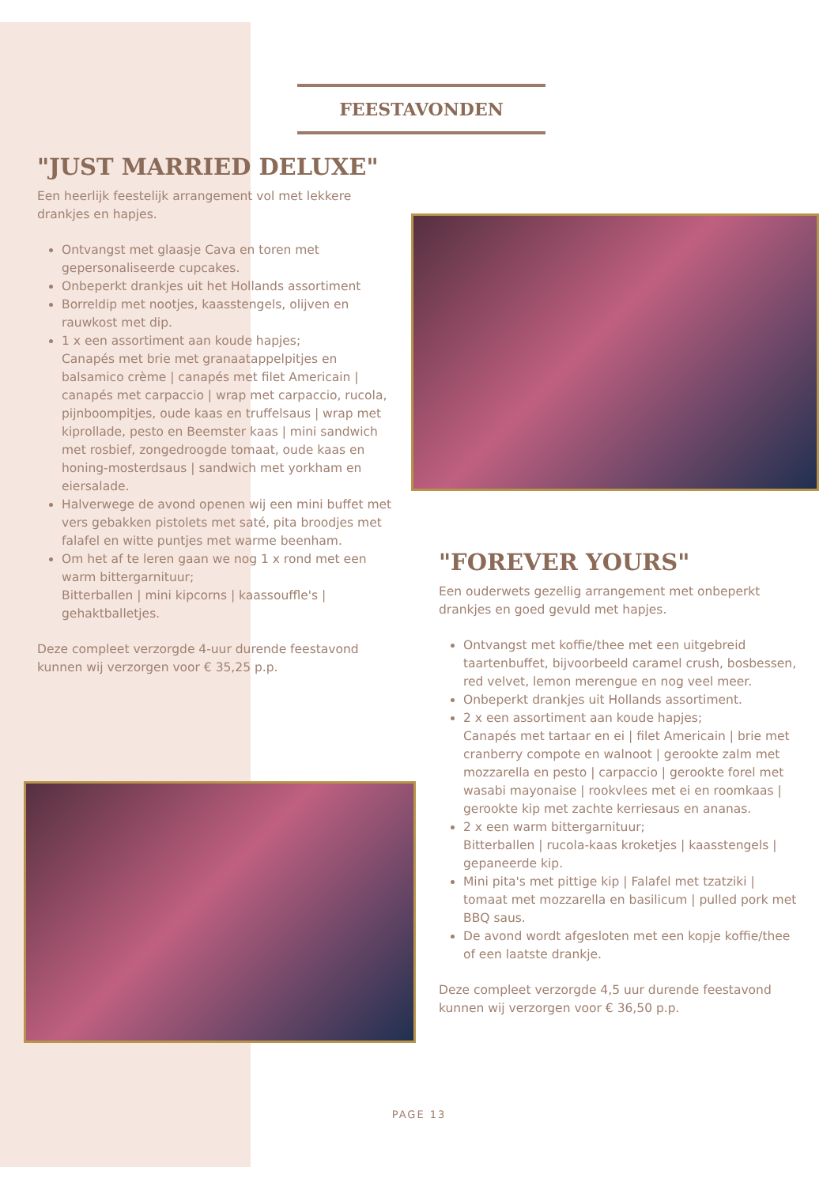FEESTAVONDEN
"JUST MARRIED DELUXE"
Een heerlijk feestelijk arrangement vol met lekkere drankjes en hapjes.
Ontvangst met glaasje Cava en toren met gepersonaliseerde cupcakes.
Onbeperkt drankjes uit het Hollands assortiment
Borreldip met nootjes, kaasstengels, olijven en rauwkost met dip.
1 x een assortiment aan koude hapjes;
Canapés met brie met granaatappelpitjes en balsamico crème | canapés met filet Americain | canapés met carpaccio | wrap met carpaccio, rucola, pijnboompitjes, oude kaas en truffelsaus | wrap met kiprollade, pesto en Beemster kaas | mini sandwich met rosbief, zongedroogde tomaat, oude kaas en honing-mosterdsaus | sandwich met yorkham en eiersalade.
Halverwege de avond openen wij een mini buffet met vers gebakken pistolets met saté, pita broodjes met falafel en witte puntjes met warme beenham.
Om het af te leren gaan we nog 1 x rond met een warm bittergarnituur;
Bitterballen | mini kipcorns | kaassouffle's | gehaktballetjes.
Deze compleet verzorgde 4-uur durende feestavond kunnen wij verzorgen voor € 35,25 p.p.
"FOREVER YOURS"
Een ouderwets gezellig arrangement met onbeperkt drankjes en goed gevuld met hapjes.
Ontvangst met koffie/thee met een uitgebreid taartenbuffet, bijvoorbeeld caramel crush, bosbessen, red velvet, lemon merengue en nog veel meer.
Onbeperkt drankjes uit Hollands assortiment.
2 x een assortiment aan koude hapjes;
Canapés met tartaar en ei | filet Americain | brie met cranberry compote en walnoot | gerookte zalm met mozzarella en pesto | carpaccio | gerookte forel met wasabi mayonaise | rookvlees met ei en roomkaas | gerookte kip met zachte kerriesaus en ananas.
2 x een warm bittergarnituur;
Bitterballen | rucola-kaas kroketjes | kaasstengels | gepaneerde kip.
Mini pita's met pittige kip | Falafel met tzatziki | tomaat met mozzarella en basilicum | pulled pork met BBQ saus.
De avond wordt afgesloten met een kopje koffie/thee of een laatste drankje.
Deze compleet verzorgde 4,5 uur durende feestavond kunnen wij verzorgen voor € 36,50 p.p.
PAGE 13